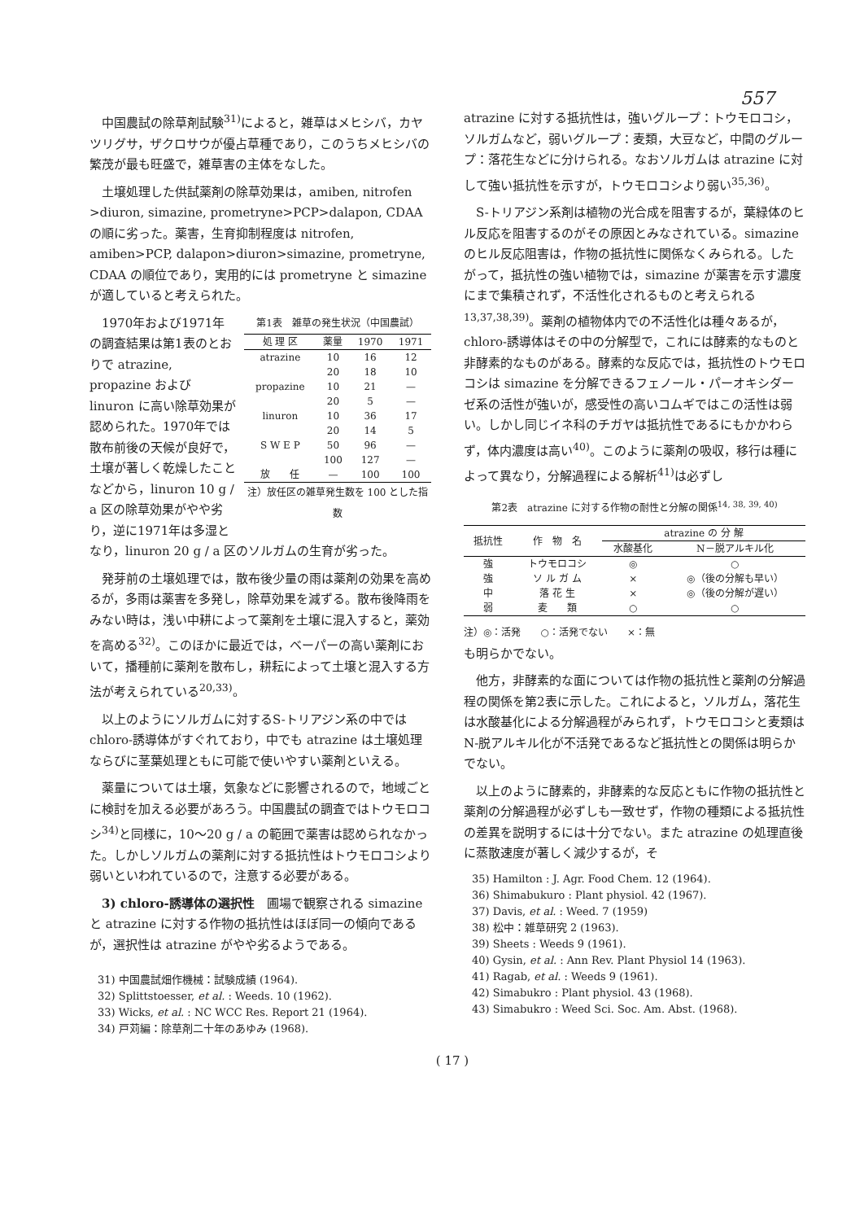557
中国農試の除草剤試験<sup>31)</sup>によると，雑草はメヒシバ，カヤツリグサ，ザクロサウが優占草種であり，このうちメヒシバの繁茂が最も旺盛で，雑草害の主体をなした。
土壌処理した供試薬剤の除草効果は，amiben, nitrofen >diuron, simazine, prometryne>PCP>dalapon, CDAA の順に劣った。薬害，生育抑制程度は nitrofen, amiben>PCP, dalapon>diuron>simazine, prometryne, CDAA の順位であり，実用的には prometryne と simazine が適していると考えられた。
第1表　雑草の発生状況（中国農試）
| 処 理 区 | 薬量 | 1970 | 1971 |
| --- | --- | --- | --- |
| atrazine | 10 | 16 | 12 |
| | 20 | 18 | 10 |
| propazine | 10 | 21 | — |
| | 20 | 5 | — |
| linuron | 10 | 36 | 17 |
| | 20 | 14 | 5 |
| S W E P | 50 | 96 | — |
| | 100 | 127 | — |
| 放 任 | — | 100 | 100 |
注）放任区の雑草発生数を 100 とした指数
1970年および1971年の調査結果は第1表のとおりで atrazine, propazine および linuron に高い除草効果が認められた。1970年では散布前後の天候が良好で，土壌が著しく乾燥したことなどから，linuron 10 g / a 区の除草効果がやや劣り，逆に1971年は多湿となり，linuron 20 g / a 区のソルガムの生育が劣った。
発芽前の土壌処理では，散布後少量の雨は薬剤の効果を高めるが，多雨は薬害を多発し，除草効果を減ずる。散布後降雨をみない時は，浅い中耕によって薬剤を土壌に混入すると，薬効を高める<sup>32)</sup>。このほかに最近では，ベーパーの高い薬剤において，播種前に薬剤を散布し，耕耘によって土壌と混入する方法が考えられている<sup>20,33)</sup>。
以上のようにソルガムに対するS-トリアジン系の中では chloro-誘導体がすぐれており，中でも atrazine は土壌処理ならびに茎葉処理ともに可能で使いやすい薬剤といえる。
薬量については土壌，気象などに影響されるので，地域ごとに検討を加える必要があろう。中国農試の調査ではトウモロコシ<sup>34)</sup>と同様に，10～20 g / a の範囲で薬害は認められなかった。しかしソルガムの薬剤に対する抵抗性はトウモロコシより弱いといわれているので，注意する必要がある。
3) chloro-誘導体の選択性　圃場で観察される simazine と atrazine に対する作物の抵抗性はほぼ同一の傾向であるが，選択性は atrazine がやや劣るようである。
31) 中国農試畑作機械：試験成績 (1964).
32) Splittstoesser, et al. : Weeds. 10 (1962).
33) Wicks, et al. : NC WCC Res. Report 21 (1964).
34) 戸苅編：除草剤二十年のあゆみ (1968).
atrazine に対する抵抗性は，強いグループ：トウモロコシ，ソルガムなど，弱いグループ：麦類，大豆など，中間のグループ：落花生などに分けられる。なおソルガムは atrazine に対して強い抵抗性を示すが，トウモロコシより弱い<sup>35,36)</sup>。
S-トリアジン系剤は植物の光合成を阻害するが，葉緑体のヒル反応を阻害するのがその原因とみなされている。simazine のヒル反応阻害は，作物の抵抗性に関係なくみられる。したがって，抵抗性の強い植物では，simazine が薬害を示す濃度にまで集積されず，不活性化されるものと考えられる<sup>13,37,38,39)</sup>。薬剤の植物体内での不活性化は種々あるが，chloro-誘導体はその中の分解型で，これには酵素的なものと非酵素的なものがある。酵素的な反応では，抵抗性のトウモロコシは simazine を分解できるフェノール・パーオキシダーゼ系の活性が強いが，感受性の高いコムギではこの活性は弱い。しかし同じイネ科のチガヤは抵抗性であるにもかかわらず，体内濃度は高い<sup>40)</sup>。このように薬剤の吸収，移行は種によって異なり，分解過程による解析<sup>41)</sup>は必ずし
第2表　atrazine に対する作物の耐性と分解の関係<sup>14, 38, 39, 40)</sup>
| 抵抗性 | 作 物 名 | atrazine の 分 解 | |
| --- | --- | --- | --- |
| | | 水酸基化 | N－脱アルキル化 |
| 強 | トウモロコシ | ◎ | ○ |
| 強 | ソ ル ガ ム | × | ◎（後の分解も早い） |
| 中 | 落 花 生 | × | ◎（後の分解が遅い） |
| 弱 | 麦 類 | ○ | ○ |
注）◎：活発　　○：活発でない　　×：無
も明らかでない。
他方，非酵素的な面については作物の抵抗性と薬剤の分解過程の関係を第2表に示した。これによると，ソルガム，落花生は水酸基化による分解過程がみられず，トウモロコシと麦類は N-脱アルキル化が不活発であるなど抵抗性との関係は明らかでない。
以上のように酵素的，非酵素的な反応ともに作物の抵抗性と薬剤の分解過程が必ずしも一致せず，作物の種類による抵抗性の差異を説明するには十分でない。また atrazine の処理直後に蒸散速度が著しく減少するが，そ
35) Hamilton : J. Agr. Food Chem. 12 (1964).
36) Shimabukuro : Plant physiol. 42 (1967).
37) Davis, et al. : Weed. 7 (1959)
38) 松中：雑草研究 2 (1963).
39) Sheets : Weeds 9 (1961).
40) Gysin, et al. : Ann Rev. Plant Physiol 14 (1963).
41) Ragab, et al. : Weeds 9 (1961).
42) Simabukro : Plant physiol. 43 (1968).
43) Simabukro : Weed Sci. Soc. Am. Abst. (1968).
( 17 )